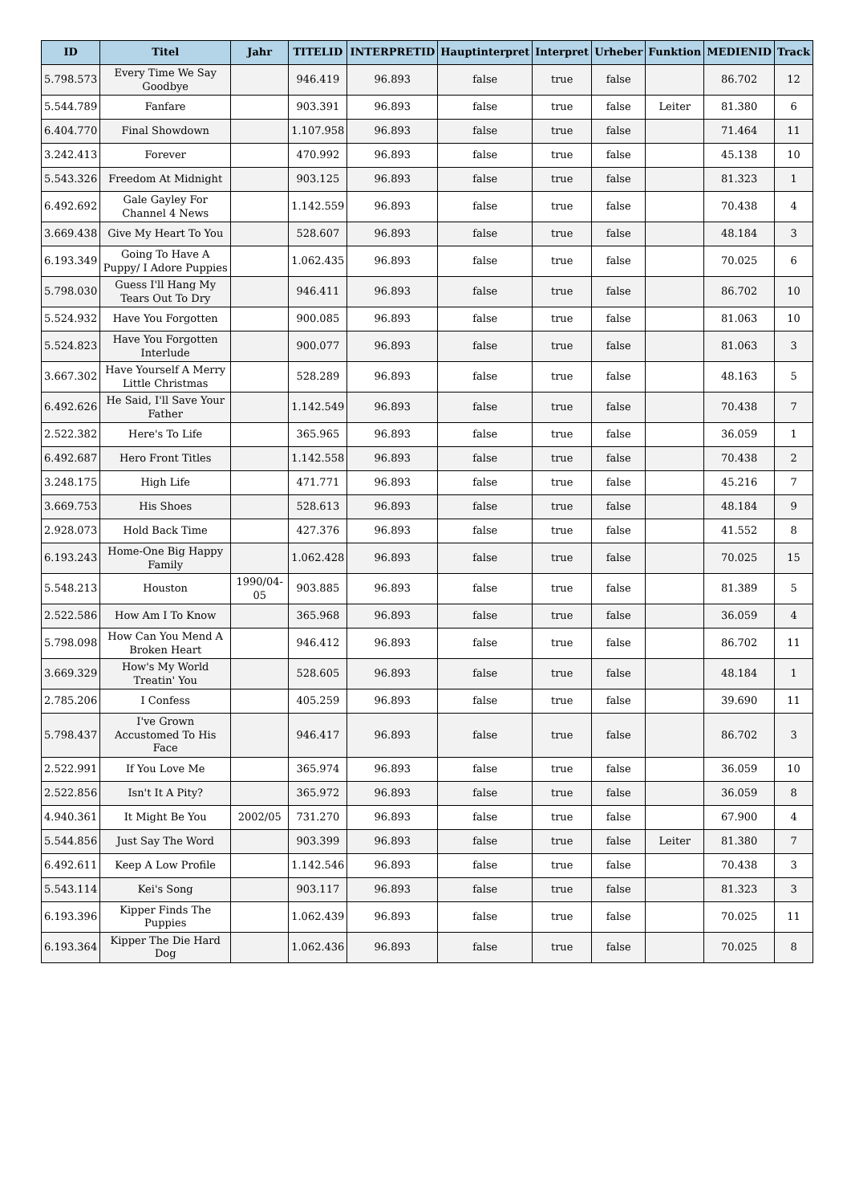| ID | Titel | Jahr | TITELID | INTERPRETID | Hauptinterpret | Interpret | Urheber | Funktion | MEDIENID | Track |
| --- | --- | --- | --- | --- | --- | --- | --- | --- | --- | --- |
| 5.798.573 | Every Time We Say Goodbye | | 946.419 | 96.893 | false | true | false | | 86.702 | 12 |
| 5.544.789 | Fanfare | | 903.391 | 96.893 | false | true | false | Leiter | 81.380 | 6 |
| 6.404.770 | Final Showdown | | 1.107.958 | 96.893 | false | true | false | | 71.464 | 11 |
| 3.242.413 | Forever | | 470.992 | 96.893 | false | true | false | | 45.138 | 10 |
| 5.543.326 | Freedom At Midnight | | 903.125 | 96.893 | false | true | false | | 81.323 | 1 |
| 6.492.692 | Gale Gayley For Channel 4 News | | 1.142.559 | 96.893 | false | true | false | | 70.438 | 4 |
| 3.669.438 | Give My Heart To You | | 528.607 | 96.893 | false | true | false | | 48.184 | 3 |
| 6.193.349 | Going To Have A Puppy/ I Adore Puppies | | 1.062.435 | 96.893 | false | true | false | | 70.025 | 6 |
| 5.798.030 | Guess I'll Hang My Tears Out To Dry | | 946.411 | 96.893 | false | true | false | | 86.702 | 10 |
| 5.524.932 | Have You Forgotten | | 900.085 | 96.893 | false | true | false | | 81.063 | 10 |
| 5.524.823 | Have You Forgotten Interlude | | 900.077 | 96.893 | false | true | false | | 81.063 | 3 |
| 3.667.302 | Have Yourself A Merry Little Christmas | | 528.289 | 96.893 | false | true | false | | 48.163 | 5 |
| 6.492.626 | He Said, I'll Save Your Father | | 1.142.549 | 96.893 | false | true | false | | 70.438 | 7 |
| 2.522.382 | Here's To Life | | 365.965 | 96.893 | false | true | false | | 36.059 | 1 |
| 6.492.687 | Hero Front Titles | | 1.142.558 | 96.893 | false | true | false | | 70.438 | 2 |
| 3.248.175 | High Life | | 471.771 | 96.893 | false | true | false | | 45.216 | 7 |
| 3.669.753 | His Shoes | | 528.613 | 96.893 | false | true | false | | 48.184 | 9 |
| 2.928.073 | Hold Back Time | | 427.376 | 96.893 | false | true | false | | 41.552 | 8 |
| 6.193.243 | Home-One Big Happy Family | | 1.062.428 | 96.893 | false | true | false | | 70.025 | 15 |
| 5.548.213 | Houston | 1990/04-05 | 903.885 | 96.893 | false | true | false | | 81.389 | 5 |
| 2.522.586 | How Am I To Know | | 365.968 | 96.893 | false | true | false | | 36.059 | 4 |
| 5.798.098 | How Can You Mend A Broken Heart | | 946.412 | 96.893 | false | true | false | | 86.702 | 11 |
| 3.669.329 | How's My World Treatin' You | | 528.605 | 96.893 | false | true | false | | 48.184 | 1 |
| 2.785.206 | I Confess | | 405.259 | 96.893 | false | true | false | | 39.690 | 11 |
| 5.798.437 | I've Grown Accustomed To His Face | | 946.417 | 96.893 | false | true | false | | 86.702 | 3 |
| 2.522.991 | If You Love Me | | 365.974 | 96.893 | false | true | false | | 36.059 | 10 |
| 2.522.856 | Isn't It A Pity? | | 365.972 | 96.893 | false | true | false | | 36.059 | 8 |
| 4.940.361 | It Might Be You | 2002/05 | 731.270 | 96.893 | false | true | false | | 67.900 | 4 |
| 5.544.856 | Just Say The Word | | 903.399 | 96.893 | false | true | false | Leiter | 81.380 | 7 |
| 6.492.611 | Keep A Low Profile | | 1.142.546 | 96.893 | false | true | false | | 70.438 | 3 |
| 5.543.114 | Kei's Song | | 903.117 | 96.893 | false | true | false | | 81.323 | 3 |
| 6.193.396 | Kipper Finds The Puppies | | 1.062.439 | 96.893 | false | true | false | | 70.025 | 11 |
| 6.193.364 | Kipper The Die Hard Dog | | 1.062.436 | 96.893 | false | true | false | | 70.025 | 8 |